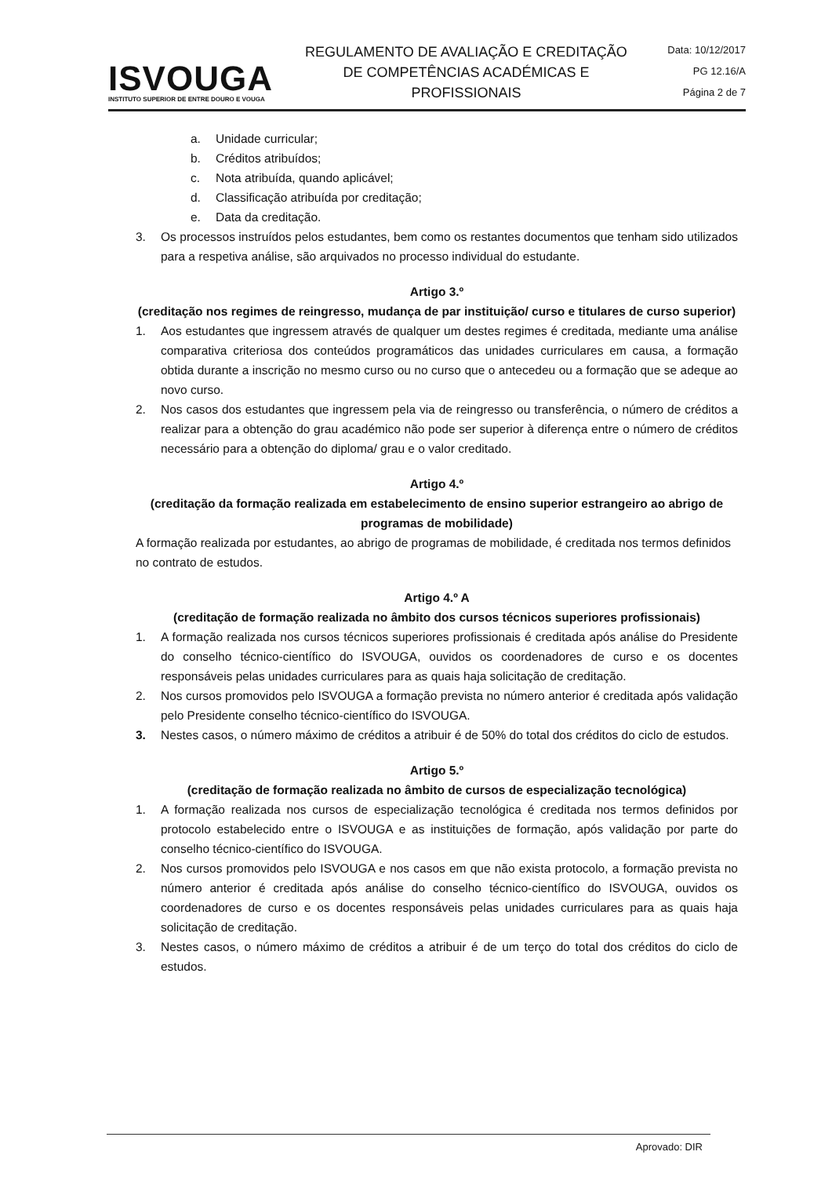ISVOUGA
INSTITUTO SUPERIOR DE ENTRE DOURO E VOUGA
REGULAMENTO DE AVALIAÇÃO E CREDITAÇÃO
DE COMPETÊNCIAS ACADÉMICAS E
PROFISSIONAIS
Data: 10/12/2017
PG 12.16/A
Página 2 de 7
a. Unidade curricular;
b. Créditos atribuídos;
c. Nota atribuída, quando aplicável;
d. Classificação atribuída por creditação;
e. Data da creditação.
3. Os processos instruídos pelos estudantes, bem como os restantes documentos que tenham sido utilizados para a respetiva análise, são arquivados no processo individual do estudante.
Artigo 3.º
(creditação nos regimes de reingresso, mudança de par instituição/ curso e titulares de curso superior)
1. Aos estudantes que ingressem através de qualquer um destes regimes é creditada, mediante uma análise comparativa criteriosa dos conteúdos programáticos das unidades curriculares em causa, a formação obtida durante a inscrição no mesmo curso ou no curso que o antecedeu ou a formação que se adeque ao novo curso.
2. Nos casos dos estudantes que ingressem pela via de reingresso ou transferência, o número de créditos a realizar para a obtenção do grau académico não pode ser superior à diferença entre o número de créditos necessário para a obtenção do diploma/ grau e o valor creditado.
Artigo 4.º
(creditação da formação realizada em estabelecimento de ensino superior estrangeiro ao abrigo de programas de mobilidade)
A formação realizada por estudantes, ao abrigo de programas de mobilidade, é creditada nos termos definidos no contrato de estudos.
Artigo 4.º A
(creditação de formação realizada no âmbito dos cursos técnicos superiores profissionais)
1. A formação realizada nos cursos técnicos superiores profissionais é creditada após análise do Presidente do conselho técnico-científico do ISVOUGA, ouvidos os coordenadores de curso e os docentes responsáveis pelas unidades curriculares para as quais haja solicitação de creditação.
2. Nos cursos promovidos pelo ISVOUGA a formação prevista no número anterior é creditada após validação pelo Presidente conselho técnico-científico do ISVOUGA.
3. Nestes casos, o número máximo de créditos a atribuir é de 50% do total dos créditos do ciclo de estudos.
Artigo 5.º
(creditação de formação realizada no âmbito de cursos de especialização tecnológica)
1. A formação realizada nos cursos de especialização tecnológica é creditada nos termos definidos por protocolo estabelecido entre o ISVOUGA e as instituições de formação, após validação por parte do conselho técnico-científico do ISVOUGA.
2. Nos cursos promovidos pelo ISVOUGA e nos casos em que não exista protocolo, a formação prevista no número anterior é creditada após análise do conselho técnico-científico do ISVOUGA, ouvidos os coordenadores de curso e os docentes responsáveis pelas unidades curriculares para as quais haja solicitação de creditação.
3. Nestes casos, o número máximo de créditos a atribuir é de um terço do total dos créditos do ciclo de estudos.
Aprovado: DIR